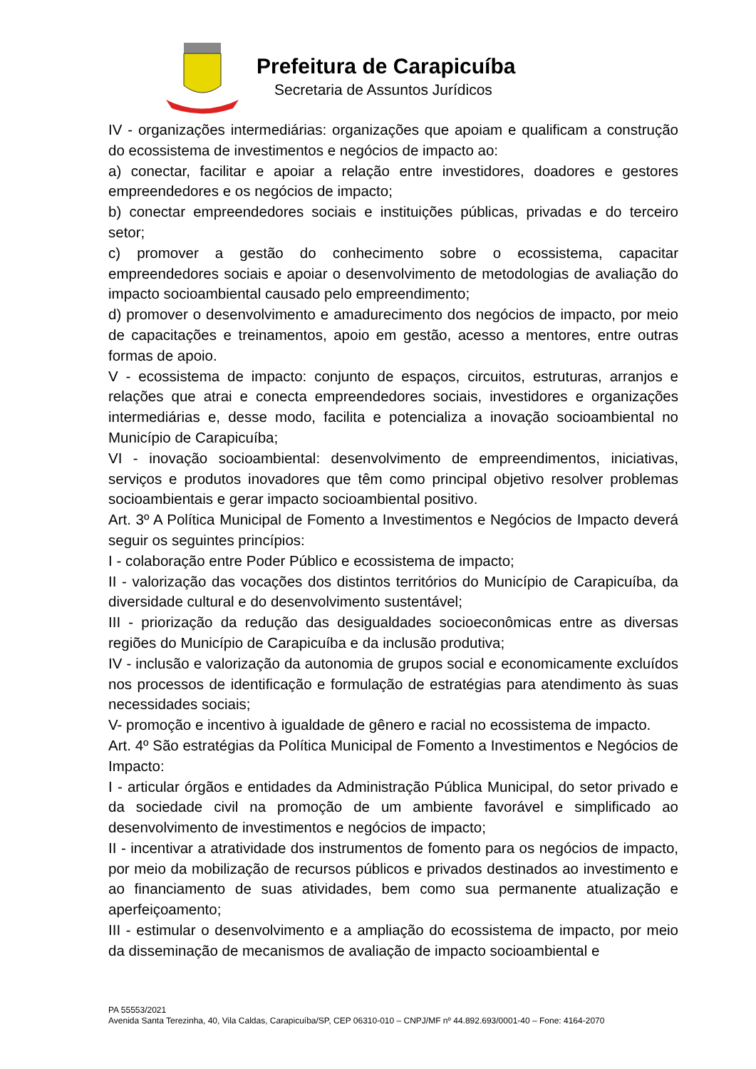Prefeitura de Carapicuíba
Secretaria de Assuntos Jurídicos
IV - organizações intermediárias: organizações que apoiam e qualificam a construção do ecossistema de investimentos e negócios de impacto ao:
a) conectar, facilitar e apoiar a relação entre investidores, doadores e gestores empreendedores e os negócios de impacto;
b) conectar empreendedores sociais e instituições públicas, privadas e do terceiro setor;
c) promover a gestão do conhecimento sobre o ecossistema, capacitar empreendedores sociais e apoiar o desenvolvimento de metodologias de avaliação do impacto socioambiental causado pelo empreendimento;
d) promover o desenvolvimento e amadurecimento dos negócios de impacto, por meio de capacitações e treinamentos, apoio em gestão, acesso a mentores, entre outras formas de apoio.
V - ecossistema de impacto: conjunto de espaços, circuitos, estruturas, arranjos e relações que atrai e conecta empreendedores sociais, investidores e organizações intermediárias e, desse modo, facilita e potencializa a inovação socioambiental no Município de Carapicuíba;
VI - inovação socioambiental: desenvolvimento de empreendimentos, iniciativas, serviços e produtos inovadores que têm como principal objetivo resolver problemas socioambientais e gerar impacto socioambiental positivo.
Art. 3º A Política Municipal de Fomento a Investimentos e Negócios de Impacto deverá seguir os seguintes princípios:
I - colaboração entre Poder Público e ecossistema de impacto;
II - valorização das vocações dos distintos territórios do Município de Carapicuíba, da diversidade cultural e do desenvolvimento sustentável;
III - priorização da redução das desigualdades socioeconômicas entre as diversas regiões do Município de Carapicuíba e da inclusão produtiva;
IV - inclusão e valorização da autonomia de grupos social e economicamente excluídos nos processos de identificação e formulação de estratégias para atendimento às suas necessidades sociais;
V- promoção e incentivo à igualdade de gênero e racial no ecossistema de impacto.
Art. 4º São estratégias da Política Municipal de Fomento a Investimentos e Negócios de Impacto:
I - articular órgãos e entidades da Administração Pública Municipal, do setor privado e da sociedade civil na promoção de um ambiente favorável e simplificado ao desenvolvimento de investimentos e negócios de impacto;
II - incentivar a atratividade dos instrumentos de fomento para os negócios de impacto, por meio da mobilização de recursos públicos e privados destinados ao investimento e ao financiamento de suas atividades, bem como sua permanente atualização e aperfeiçoamento;
III - estimular o desenvolvimento e a ampliação do ecossistema de impacto, por meio da disseminação de mecanismos de avaliação de impacto socioambiental e
PA 55553/2021
Avenida Santa Terezinha, 40, Vila Caldas, Carapicuíba/SP, CEP 06310-010 – CNPJ/MF nº 44.892.693/0001-40 – Fone: 4164-2070